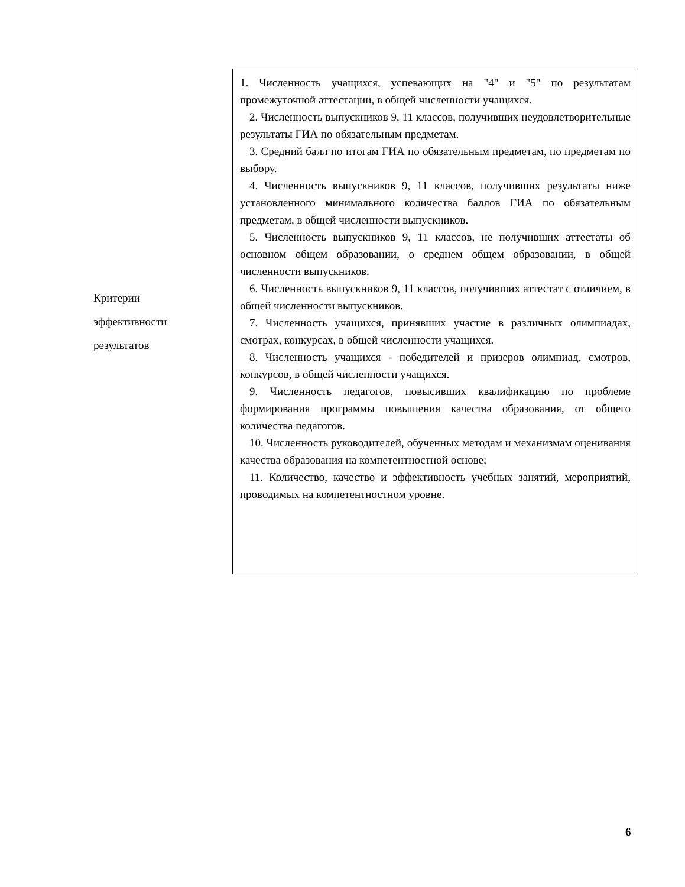| Критерии эффективности результатов | 1. Численность учащихся, успевающих на "4" и "5" по результатам промежуточной аттестации, в общей численности учащихся. 2. Численность выпускников 9, 11 классов, получивших неудовлетворительные результаты ГИА по обязательным предметам. 3. Средний балл по итогам ГИА по обязательным предметам, по предметам по выбору. 4. Численность выпускников 9, 11 классов, получивших результаты ниже установленного минимального количества баллов ГИА по обязательным предметам, в общей численности выпускников. 5. Численность выпускников 9, 11 классов, не получивших аттестаты об основном общем образовании, о среднем общем образовании, в общей численности выпускников. 6. Численность выпускников 9, 11 классов, получивших аттестат с отличием, в общей численности выпускников. 7. Численность учащихся, принявших участие в различных олимпиадах, смотрах, конкурсах, в общей численности учащихся. 8. Численность учащихся - победителей и призеров олимпиад, смотров, конкурсов, в общей численности учащихся. 9. Численность педагогов, повысивших квалификацию по проблеме формирования программы повышения качества образования, от общего количества педагогов. 10. Численность руководителей, обученных методам и механизмам оценивания качества образования на компетентностной основе; 11. Количество, качество и эффективность учебных занятий, мероприятий, проводимых на компетентностном уровне. |
6